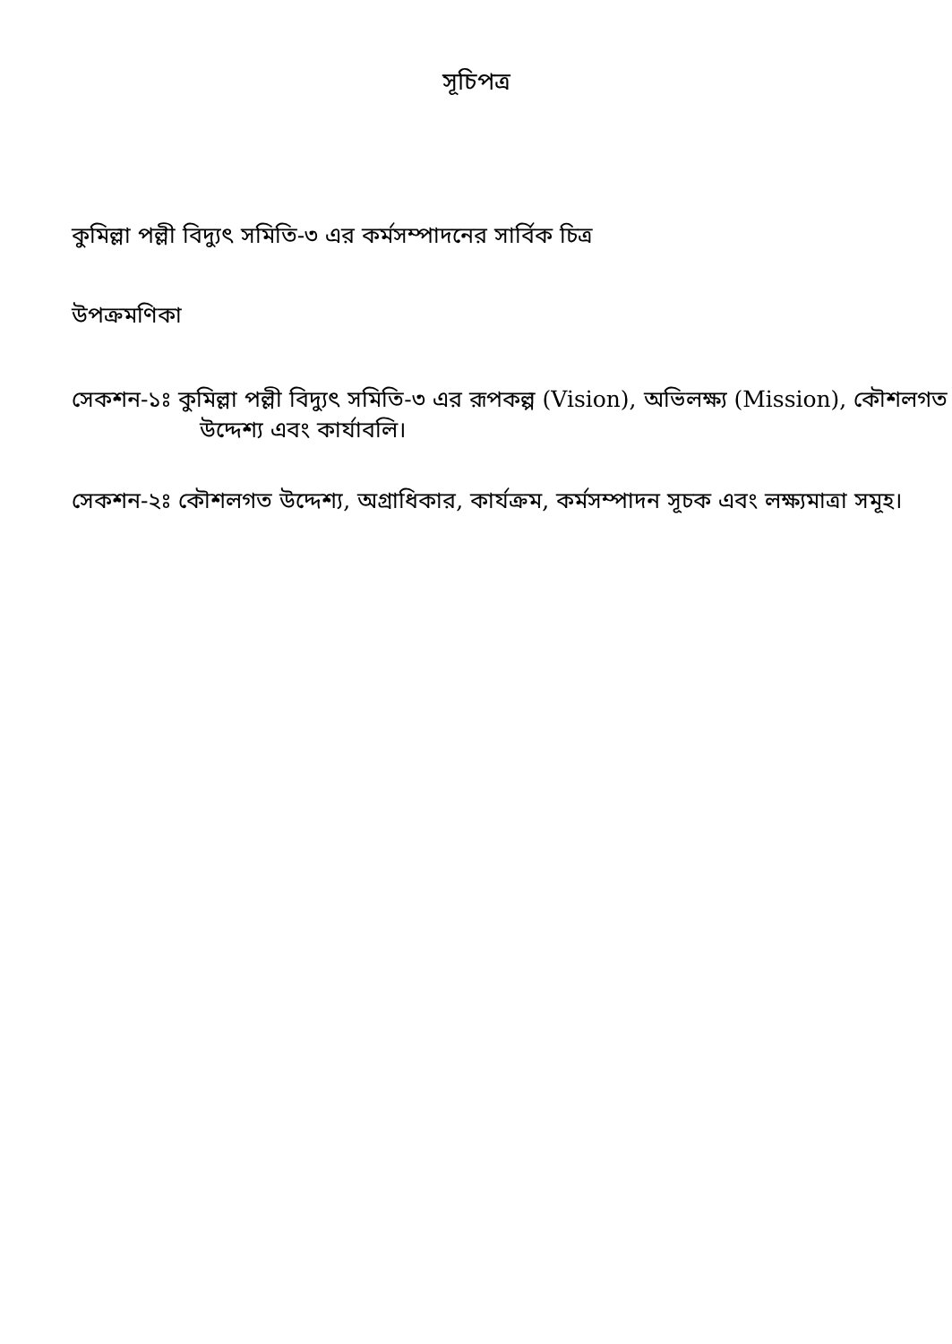সূচিপত্র
কুমিল্লা পল্লী বিদ্যুৎ সমিতি-৩ এর কর্মসম্পাদনের সার্বিক চিত্র
উপক্রমণিকা
সেকশন-১ঃ কুমিল্লা পল্লী বিদ্যুৎ সমিতি-৩ এর রূপকল্প (Vision), অভিলক্ষ্য (Mission), কৌশলগত উদ্দেশ্য এবং কার্যাবলি।
সেকশন-২ঃ কৌশলগত উদ্দেশ্য, অগ্রাধিকার, কার্যক্রম, কর্মসম্পাদন সূচক এবং লক্ষ্যমাত্রা সমূহ।